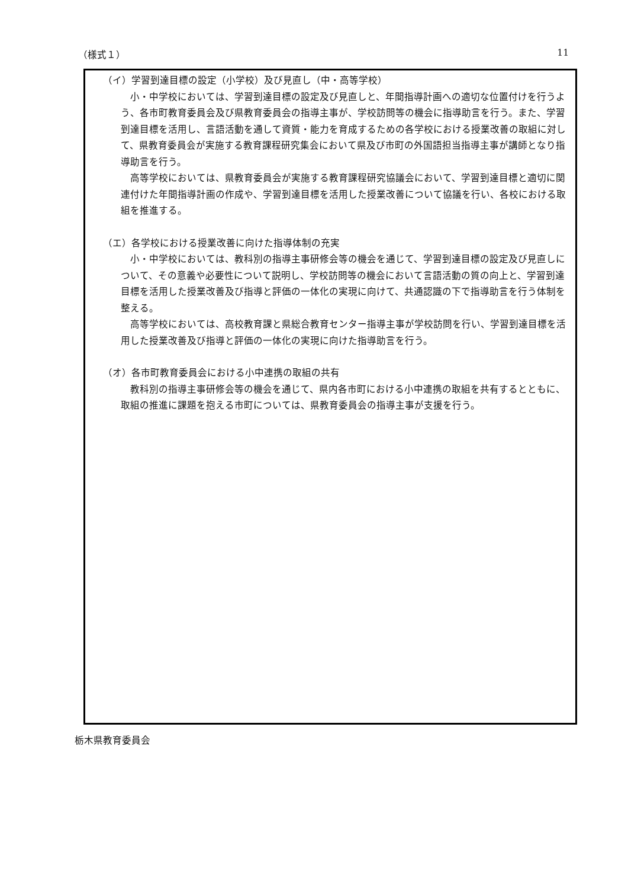（様式１） 11
（イ）学習到達目標の設定（小学校）及び見直し（中・高等学校）
小・中学校においては、学習到達目標の設定及び見直しと、年間指導計画への適切な位置付けを行うよう、各市町教育委員会及び県教育委員会の指導主事が、学校訪問等の機会に指導助言を行う。また、学習到達目標を活用し、言語活動を通して資質・能力を育成するための各学校における授業改善の取組に対して、県教育委員会が実施する教育課程研究集会において県及び市町の外国語担当指導主事が講師となり指導助言を行う。
高等学校においては、県教育委員会が実施する教育課程研究協議会において、学習到達目標と適切に関連付けた年間指導計画の作成や、学習到達目標を活用した授業改善について協議を行い、各校における取組を推進する。
（エ）各学校における授業改善に向けた指導体制の充実
小・中学校においては、教科別の指導主事研修会等の機会を通じて、学習到達目標の設定及び見直しについて、その意義や必要性について説明し、学校訪問等の機会において言語活動の質の向上と、学習到達目標を活用した授業改善及び指導と評価の一体化の実現に向けて、共通認識の下で指導助言を行う体制を整える。
高等学校においては、高校教育課と県総合教育センター指導主事が学校訪問を行い、学習到達目標を活用した授業改善及び指導と評価の一体化の実現に向けた指導助言を行う。
（オ）各市町教育委員会における小中連携の取組の共有
教科別の指導主事研修会等の機会を通じて、県内各市町における小中連携の取組を共有するとともに、取組の推進に課題を抱える市町については、県教育委員会の指導主事が支援を行う。
栃木県教育委員会